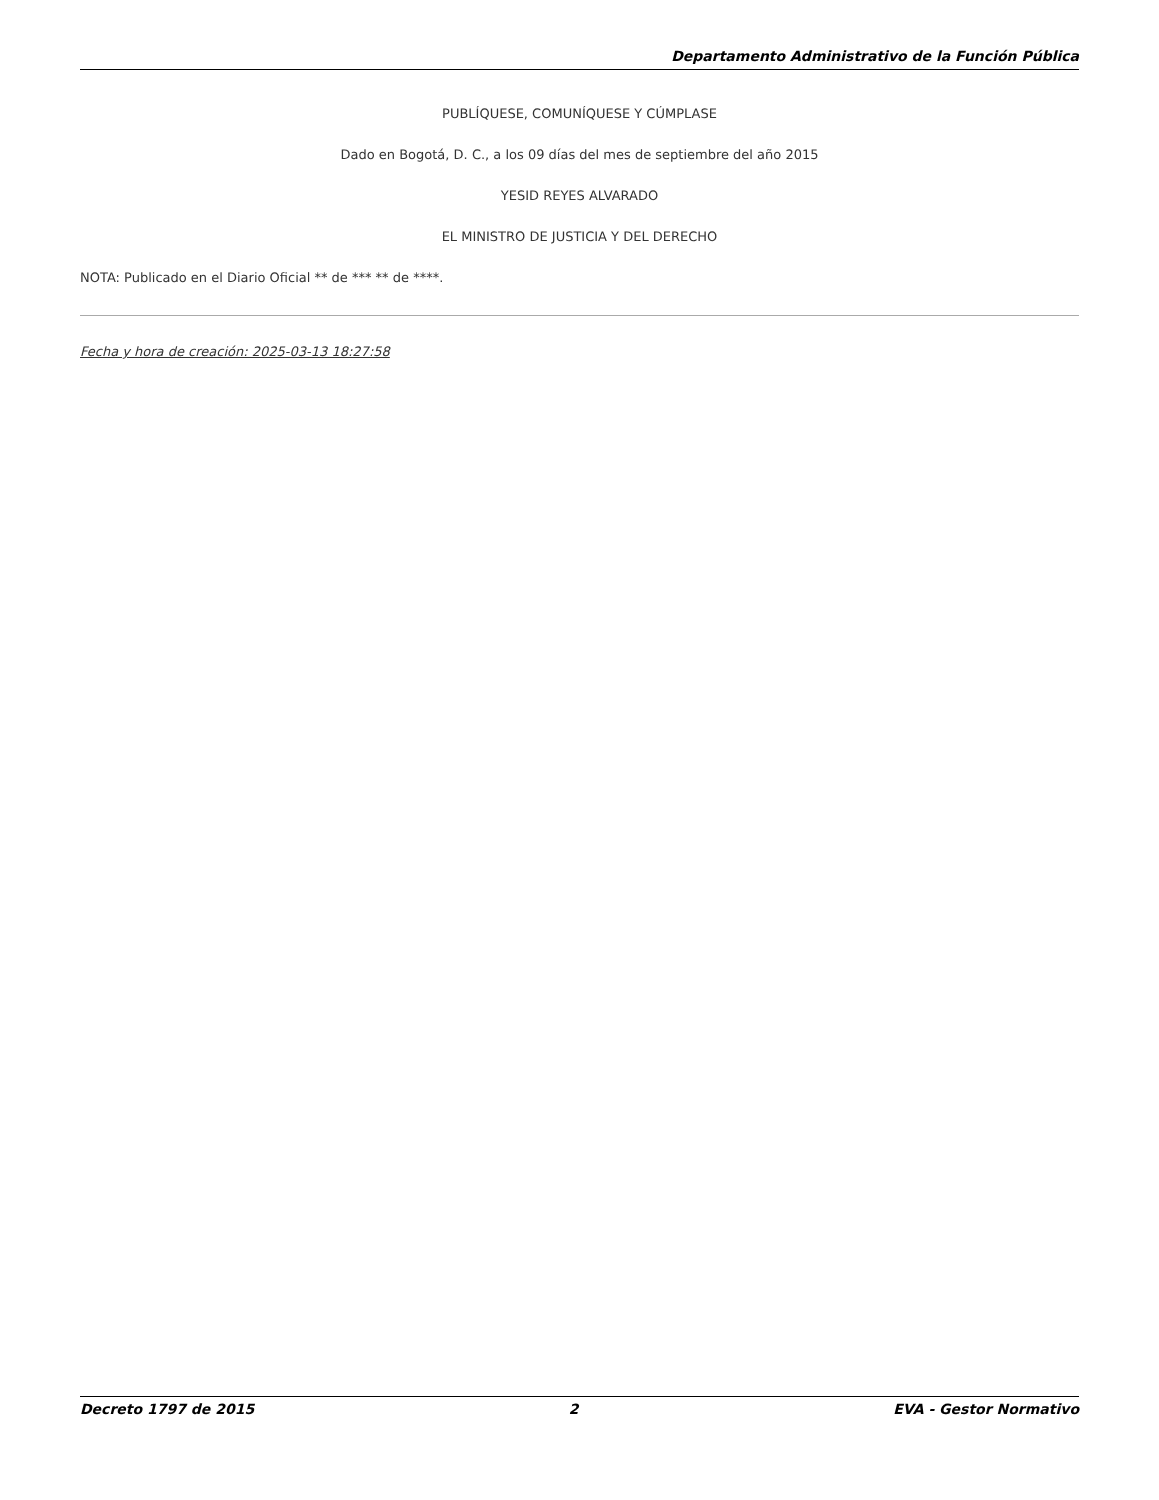Departamento Administrativo de la Función Pública
PUBLÍQUESE, COMUNÍQUESE Y CÚMPLASE
Dado en Bogotá, D. C., a los 09 días del mes de septiembre del año 2015
YESID REYES ALVARADO
EL MINISTRO DE JUSTICIA Y DEL DERECHO
NOTA: Publicado en el Diario Oficial ** de *** ** de ****.
Fecha y hora de creación: 2025-03-13 18:27:58
Decreto 1797 de 2015 2 EVA - Gestor Normativo